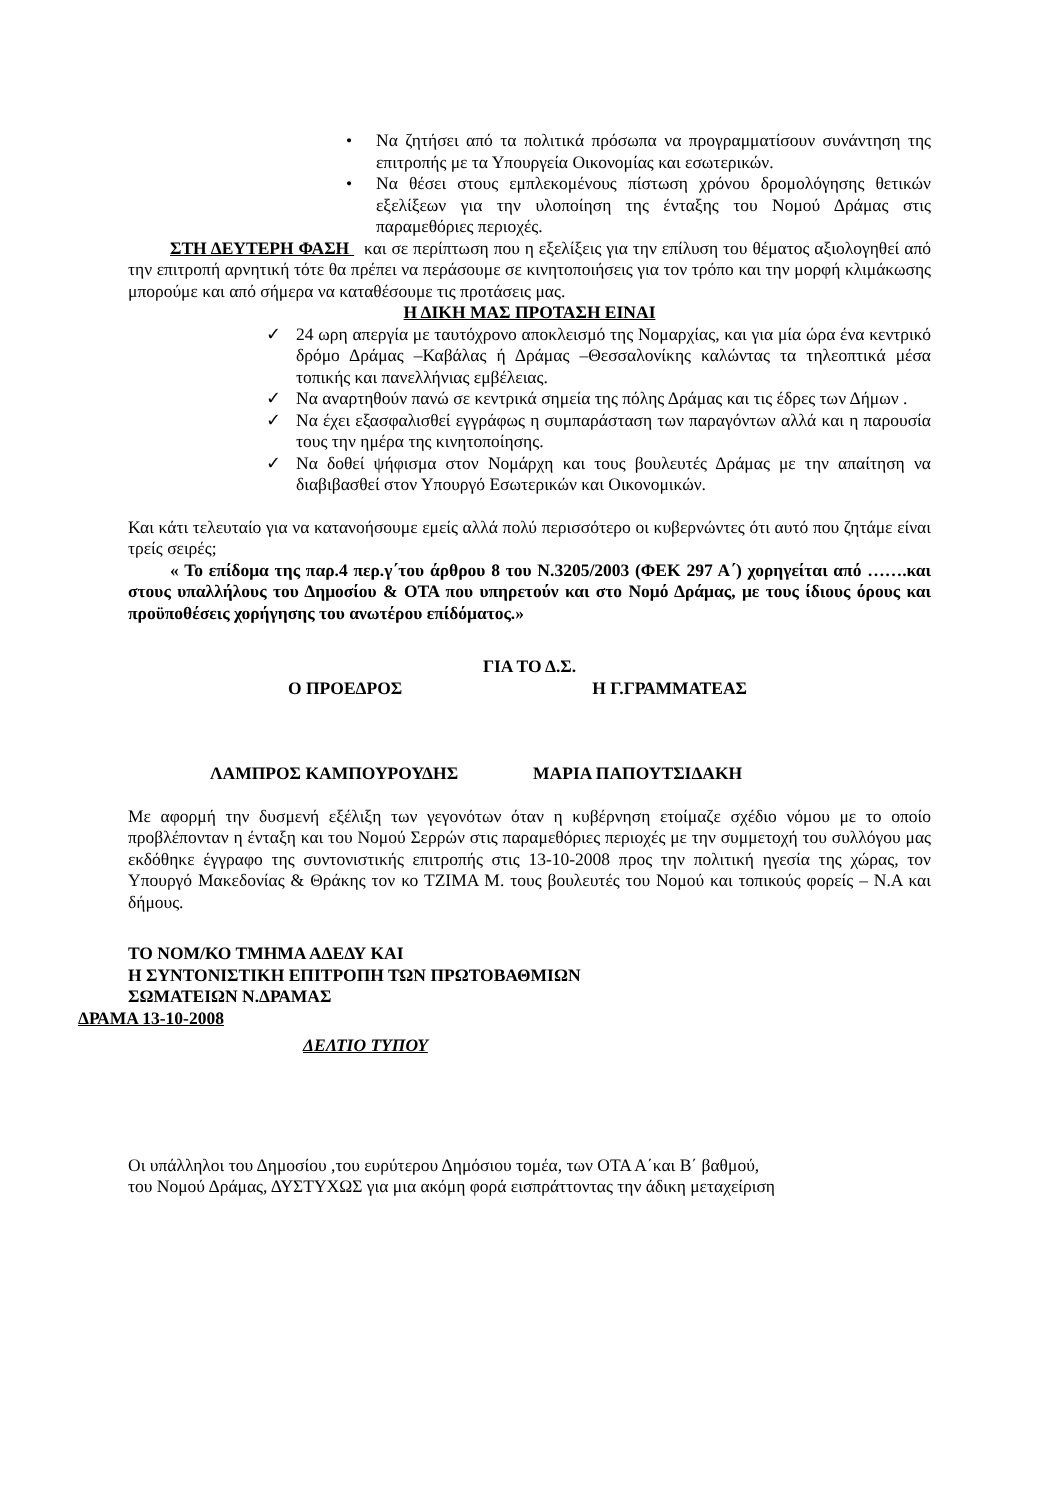• Να ζητήσει από τα πολιτικά πρόσωπα να προγραμματίσουν συνάντηση της επιτροπής με τα Υπουργεία Οικονομίας και εσωτερικών.
• Να θέσει στους εμπλεκομένους πίστωση χρόνου δρομολόγησης θετικών εξελίξεων για την υλοποίηση της ένταξης του Νομού Δράμας στις παραμεθόριες περιοχές.
ΣΤΗ ΔΕΥΤΕΡΗ ΦΑΣΗ και σε περίπτωση που η εξελίξεις για την επίλυση του θέματος αξιολογηθεί από την επιτροπή αρνητική τότε θα πρέπει να περάσουμε σε κινητοποιήσεις για τον τρόπο και την μορφή κλιμάκωσης μπορούμε και από σήμερα να καταθέσουμε τις προτάσεις μας.
Η ΔΙΚΗ ΜΑΣ ΠΡΟΤΑΣΗ ΕΙΝΑΙ
✓ 24 ωρη απεργία με ταυτόχρονο αποκλεισμό της Νομαρχίας, και για μία ώρα ένα κεντρικό δρόμο Δράμας –Καβάλας ή Δράμας –Θεσσαλονίκης καλώντας τα τηλεοπτικά μέσα τοπικής και πανελλήνιας εμβέλειας.
✓ Να αναρτηθούν πανώ σε κεντρικά σημεία της πόλης Δράμας και τις έδρες των Δήμων .
✓ Να έχει εξασφαλισθεί εγγράφως η συμπαράσταση των παραγόντων αλλά και η παρουσία τους την ημέρα της κινητοποίησης.
✓ Να δοθεί ψήφισμα στον Νομάρχη και τους βουλευτές Δράμας με την απαίτηση να διαβιβασθεί στον Υπουργό Εσωτερικών και Οικονομικών.
Και κάτι τελευταίο για να κατανοήσουμε εμείς αλλά πολύ περισσότερο οι κυβερνώντες ότι αυτό που ζητάμε είναι τρείς σειρές;
« Το επίδομα της παρ.4 περ.γ΄του άρθρου 8 του Ν.3205/2003 (ΦΕΚ 297 Α΄) χορηγείται από …….και στους υπαλλήλους του Δημοσίου & ΟΤΑ που υπηρετούν και στο Νομό Δράμας, με τους ίδιους όρους και προϋποθέσεις χορήγησης του ανωτέρου επίδόματος.»
ΓΙΑ ΤΟ Δ.Σ.
Ο ΠΡΟΕΔΡΟΣ Η Γ.ΓΡΑΜΜΑΤΕΑΣ
ΛΑΜΠΡΟΣ ΚΑΜΠΟΥΡΟΥΔΗΣ ΜΑΡΙΑ ΠΑΠΟΥΤΣΙΔΑΚΗ
Με αφορμή την δυσμενή εξέλιξη των γεγονότων όταν η κυβέρνηση ετοίμαζε σχέδιο νόμου με το οποίο προβλέπονταν η ένταξη και του Νομού Σερρών στις παραμεθόριες περιοχές με την συμμετοχή του συλλόγου μας εκδόθηκε έγγραφο της συντονιστικής επιτροπής στις 13-10-2008 προς την πολιτική ηγεσία της χώρας, τον Υπουργό Μακεδονίας & Θράκης τον κο ΤΖΙΜΑ Μ. τους βουλευτές του Νομού και τοπικούς φορείς – Ν.Α και δήμους.
ΤΟ ΝΟΜ/ΚΟ ΤΜΗΜΑ ΑΔΕΔΥ ΚΑΙ
Η ΣΥΝΤΟΝΙΣΤΙΚΗ ΕΠΙΤΡΟΠΗ ΤΩΝ ΠΡΩΤΟΒΑΘΜΙΩΝ
ΣΩΜΑΤΕΙΩΝ Ν.ΔΡΑΜΑΣ
ΔΡΑΜΑ 13-10-2008
ΔΕΛΤΙΟ ΤΥΠΟΥ
Οι υπάλληλοι του Δημοσίου ,του ευρύτερου Δημόσιου τομέα, των ΟΤΑ Α΄και Β΄ βαθμού,
του Νομού Δράμας, ΔΥΣΤΥΧΩΣ για μια ακόμη φορά εισπράττοντας την άδικη μεταχείριση